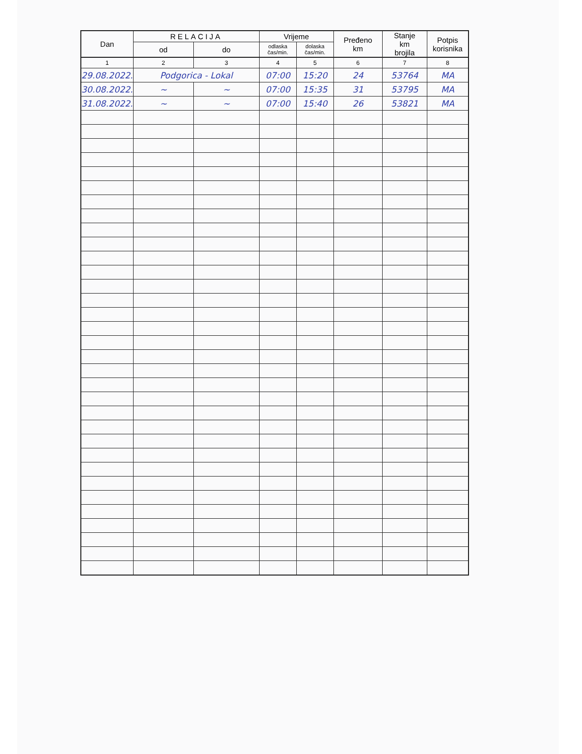| Dan | RELACIJA | | Vrijeme | | Pređeno km | Stanje km brojila | Potpis korisnika |
| --- | --- | --- | --- | --- | --- | --- | --- |
| | od | do | odlaska čas/min. | dolaska čas/min. | | | |
| 1 | 2 | 3 | 4 | 5 | 6 | 7 | 8 |
| 29.08.2022. | Podgorica - Lokal | | 07:00 | 15:20 | 24 | 53764 | MA |
| 30.08.2022. | ~ | ~ | 07:00 | 15:35 | 31 | 53795 | MA |
| 31.08.2022. | ~ | ~ | 07:00 | 15:40 | 26 | 53821 | MA |